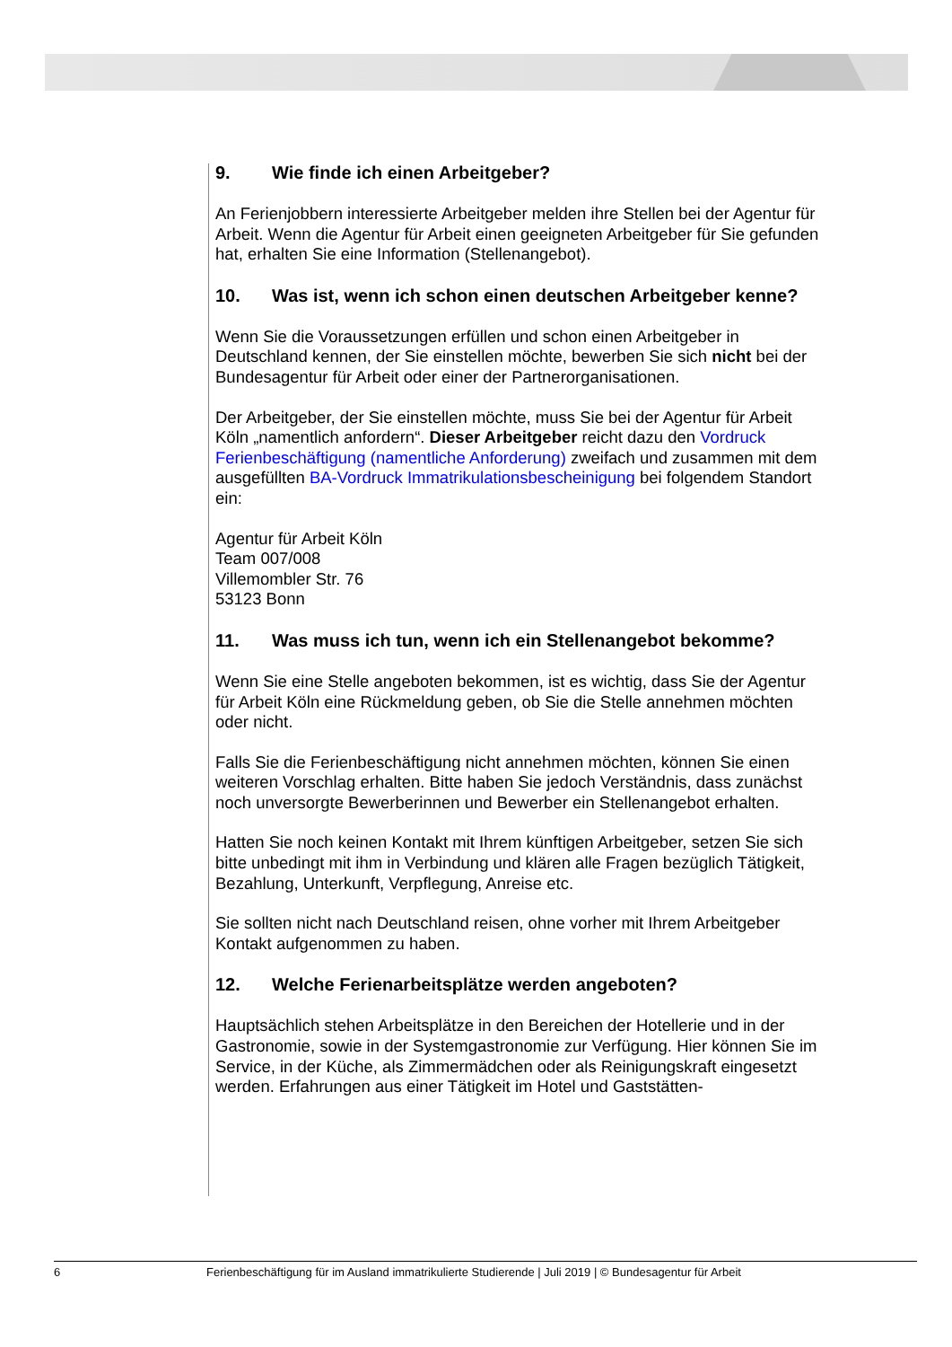9. Wie finde ich einen Arbeitgeber?
An Ferienjobbern interessierte Arbeitgeber melden ihre Stellen bei der Agentur für Arbeit. Wenn die Agentur für Arbeit einen geeigneten Arbeitgeber für Sie gefunden hat, erhalten Sie eine Information (Stellenangebot).
10. Was ist, wenn ich schon einen deutschen Arbeitgeber kenne?
Wenn Sie die Voraussetzungen erfüllen und schon einen Arbeitgeber in Deutschland kennen, der Sie einstellen möchte, bewerben Sie sich nicht bei der Bundesagentur für Arbeit oder einer der Partnerorganisationen.
Der Arbeitgeber, der Sie einstellen möchte, muss Sie bei der Agentur für Arbeit Köln „namentlich anfordern“. Dieser Arbeitgeber reicht dazu den Vordruck Ferienbeschäftigung (namentliche Anforderung) zweifach und zusammen mit dem ausgefüllten BA-Vordruck Immatrikulationsbescheinigung bei folgendem Standort ein:
Agentur für Arbeit Köln
Team 007/008
Villemombler Str. 76
53123 Bonn
11. Was muss ich tun, wenn ich ein Stellenangebot bekomme?
Wenn Sie eine Stelle angeboten bekommen, ist es wichtig, dass Sie der Agentur für Arbeit Köln eine Rückmeldung geben, ob Sie die Stelle annehmen möchten oder nicht.
Falls Sie die Ferienbeschäftigung nicht annehmen möchten, können Sie einen weiteren Vorschlag erhalten. Bitte haben Sie jedoch Verständnis, dass zunächst noch unversorgte Bewerberinnen und Bewerber ein Stellenangebot erhalten.
Hatten Sie noch keinen Kontakt mit Ihrem künftigen Arbeitgeber, setzen Sie sich bitte unbedingt mit ihm in Verbindung und klären alle Fragen bezüglich Tätigkeit, Bezahlung, Unterkunft, Verpflegung, Anreise etc.
Sie sollten nicht nach Deutschland reisen, ohne vorher mit Ihrem Arbeitgeber Kontakt aufgenommen zu haben.
12. Welche Ferienarbeitsplätze werden angeboten?
Hauptsächlich stehen Arbeitsplätze in den Bereichen der Hotellerie und in der Gastronomie, sowie in der Systemgastronomie zur Verfügung. Hier können Sie im Service, in der Küche, als Zimmermädchen oder als Reinigungskraft eingesetzt werden. Erfahrungen aus einer Tätigkeit im Hotel und Gaststätten-
6 Ferienbeschäftigung für im Ausland immatrikulierte Studierende | Juli 2019 | © Bundesagentur für Arbeit